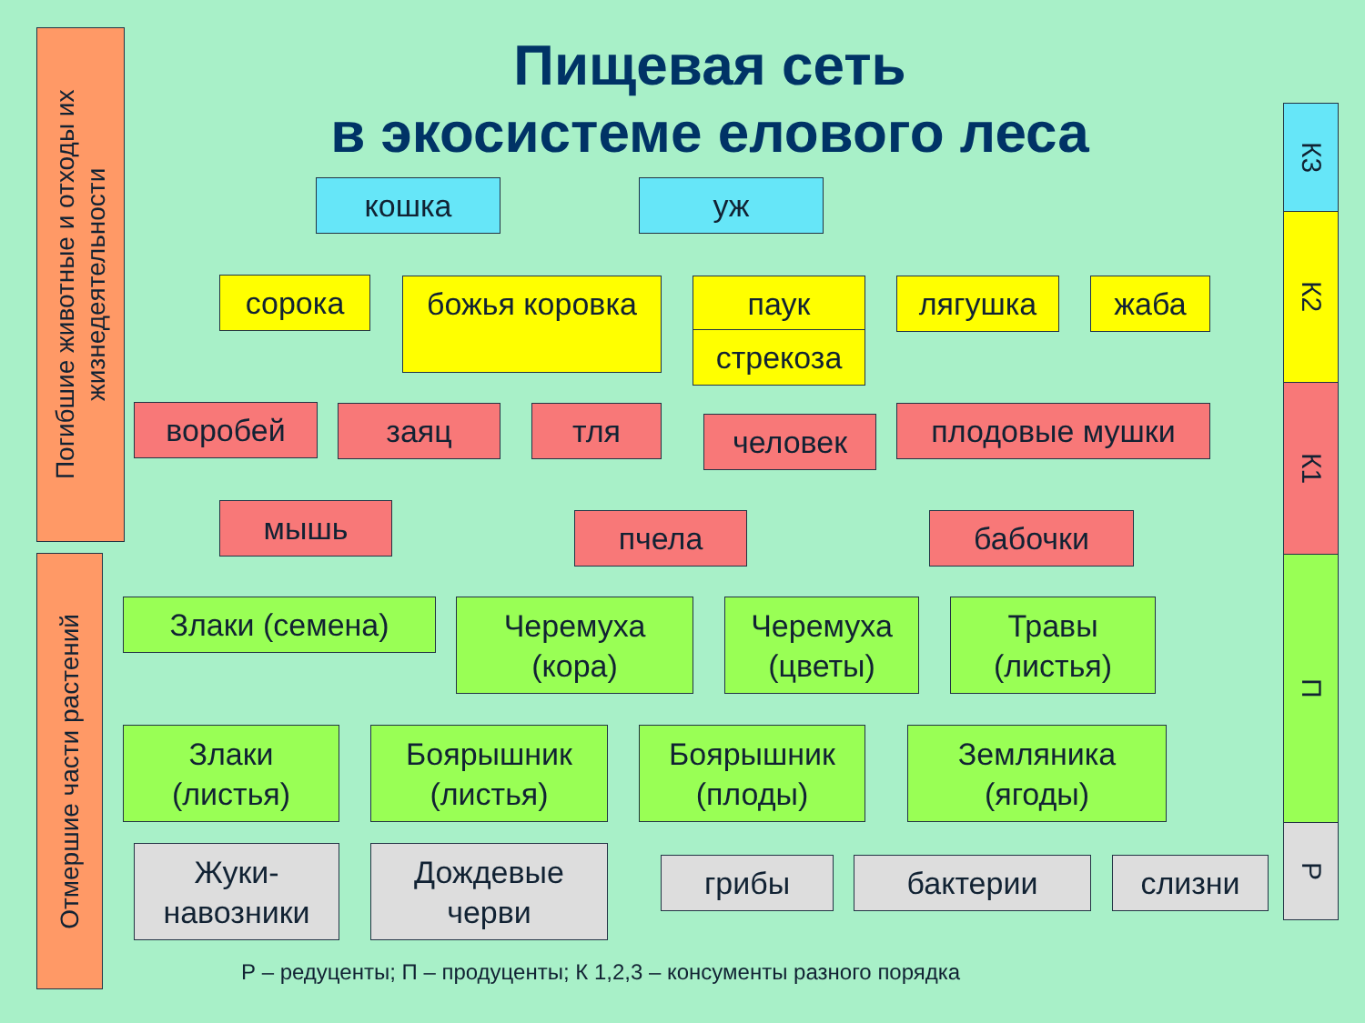Пищевая сеть
в экосистеме елового леса
Погибшие животные и отходы их жизнедеятельности
Отмершие части растений
кошка уж
сорока божья коровка паук
стрекоза
лягушка жаба
воробей заяц тля человек плодовые мушки
мышь пчела бабочки
Злаки (семена)
Черемуха
(кора)
Черемуха
(цветы)
Травы
(листья)
Злаки
(листья)
Боярышник
(листья)
Боярышник
(плоды)
Земляника
(ягоды)
Жуки-
навозники
Дождевые
черви
грибы бактерии слизни
К3
К2
К1
П
Р
Р – редуценты; П – продуценты; К 1,2,3 – консументы разного порядка